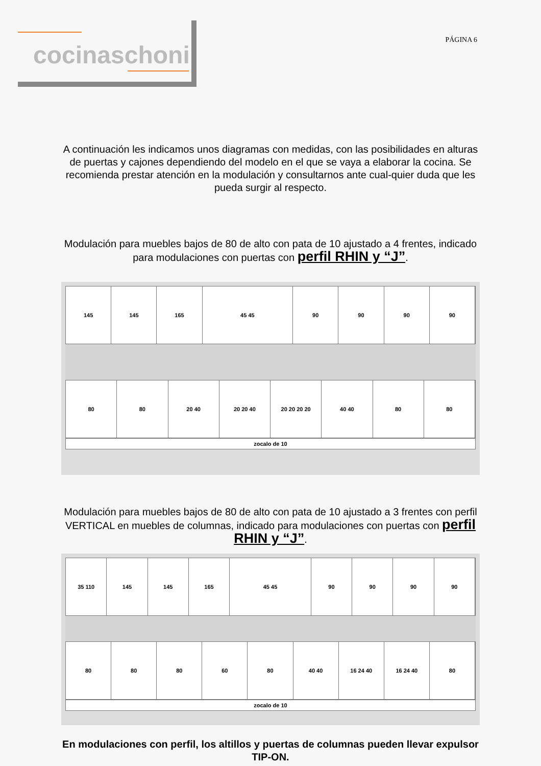cocinaschoni
PÁGINA 6
A continuación les indicamos unos diagramas con medidas, con las posibilidades en alturas de puertas y cajones dependiendo del modelo en el que se vaya a elaborar la cocina. Se recomienda prestar atención en la modulación y consultarnos ante cual-quier duda que les pueda surgir al respecto.
Modulación para muebles bajos de 80 de alto con pata de 10 ajustado a 4 frentes, indicado para modulaciones con puertas con perfil RHIN y “J”.
145 145 165 45 45 90 90 90 90
80 80 20 40 20 20 40 20 20 20 20 40 40 80 80
zocalo de 10
Modulación para muebles bajos de 80 de alto con pata de 10 ajustado a 3 frentes con perfil VERTICAL en muebles de columnas, indicado para modulaciones con puertas con perfil RHIN y “J”.
35 110 145 145 165 45 45 90 90 90 90
80 80 80 60 80 40 40 16 24 40 16 24 40 80
zocalo de 10
En modulaciones con perfil, los altillos y puertas de columnas pueden llevar expulsor TIP-ON.